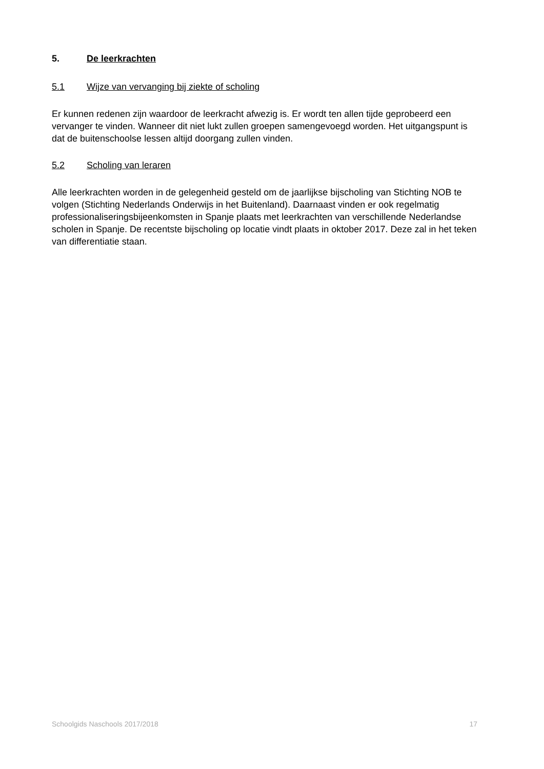5. De leerkrachten
5.1 Wijze van vervanging bij ziekte of scholing
Er kunnen redenen zijn waardoor de leerkracht afwezig is. Er wordt ten allen tijde geprobeerd een vervanger te vinden. Wanneer dit niet lukt zullen groepen samengevoegd worden. Het uitgangspunt is dat de buitenschoolse lessen altijd doorgang zullen vinden.
5.2 Scholing van leraren
Alle leerkrachten worden in de gelegenheid gesteld om de jaarlijkse bijscholing van Stichting NOB te volgen (Stichting Nederlands Onderwijs in het Buitenland). Daarnaast vinden er ook regelmatig professionaliseringsbijeenkomsten in Spanje plaats met leerkrachten van verschillende Nederlandse scholen in Spanje. De recentste bijscholing op locatie vindt plaats in oktober 2017. Deze zal in het teken van differentiatie staan.
Schoolgids Naschools 2017/2018 17